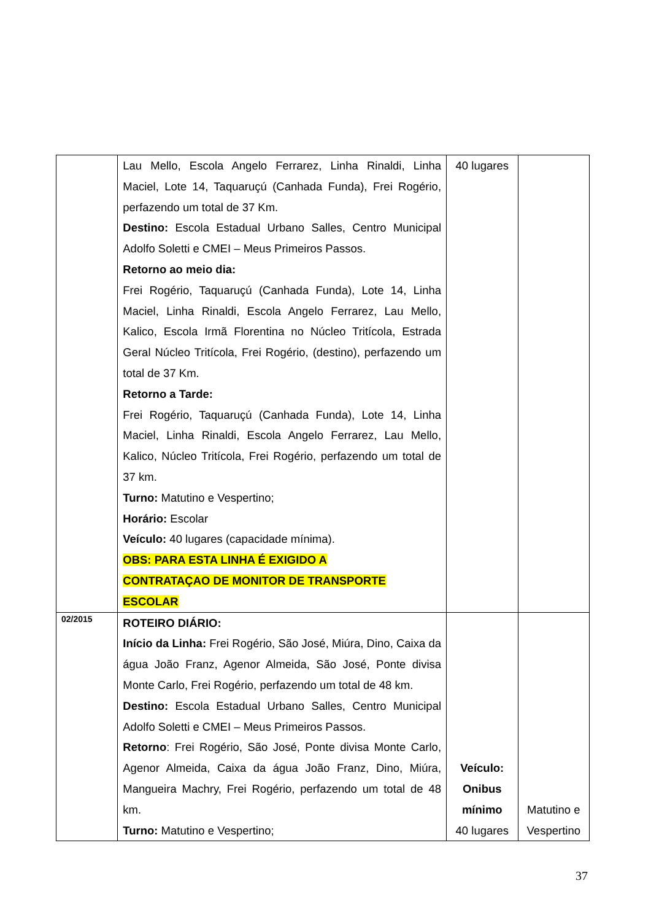| | Lau Mello, Escola Angelo Ferrarez, Linha Rinaldi, Linha Maciel, Lote 14, Taquaruçú (Canhada Funda), Frei Rogério, perfazendo um total de 37 Km. Destino: Escola Estadual Urbano Salles, Centro Municipal Adolfo Soletti e CMEI – Meus Primeiros Passos. Retorno ao meio dia: Frei Rogério, Taquaruçú (Canhada Funda), Lote 14, Linha Maciel, Linha Rinaldi, Escola Angelo Ferrarez, Lau Mello, Kalico, Escola Irmã Florentina no Núcleo Tritícola, Estrada Geral Núcleo Tritícola, Frei Rogério, (destino), perfazendo um total de 37 Km. Retorno a Tarde: Frei Rogério, Taquaruçú (Canhada Funda), Lote 14, Linha Maciel, Linha Rinaldi, Escola Angelo Ferrarez, Lau Mello, Kalico, Núcleo Tritícola, Frei Rogério, perfazendo um total de 37 km. Turno: Matutino e Vespertino; Horário: Escolar Veículo: 40 lugares (capacidade mínima). OBS: PARA ESTA LINHA É EXIGIDO A CONTRATAÇAO DE MONITOR DE TRANSPORTE ESCOLAR | 40 lugares | |
| 02/2015 | ROTEIRO DIÁRIO: Início da Linha: Frei Rogério, São José, Miúra, Dino, Caixa da água João Franz, Agenor Almeida, São José, Ponte divisa Monte Carlo, Frei Rogério, perfazendo um total de 48 km. Destino: Escola Estadual Urbano Salles, Centro Municipal Adolfo Soletti e CMEI – Meus Primeiros Passos. Retorno : Frei Rogério, São José, Ponte divisa Monte Carlo, Agenor Almeida, Caixa da água João Franz, Dino, Miúra, Mangueira Machry, Frei Rogério, perfazendo um total de 48 km. Turno: Matutino e Vespertino; | Veículo: Onibus mínimo 40 lugares | Matutino e Vespertino |
37